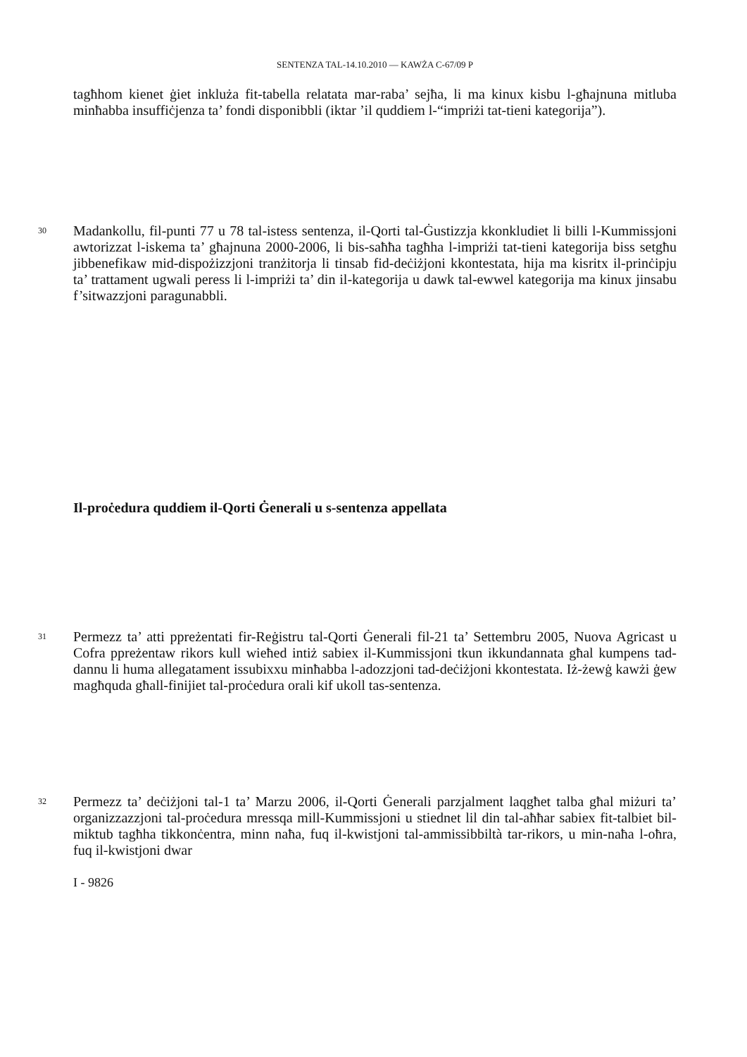SENTENZA TAL-14.10.2010 — KAWŻA C-67/09 P
tagħhom kienet ġiet inkluża fit-tabella relatata mar-raba’ sejħa, li ma kinux kisbu l-għajnuna mitluba minħabba insuffiċjenza ta’ fondi disponibbli (iktar ’il quddiem l-“impriżi tat-tieni kategorija”).
30
Madankollu, fil-punti 77 u 78 tal-istess sentenza, il-Qorti tal-Ġustizzja kkonkludiet li billi l-Kummissjoni awtorizzat l-iskema ta’ għajnuna 2000-2006, li bis-saħħa tagħha l-impriżi tat-tieni kategorija biss setgħu jibbenefikaw mid-dispożizzjoni tranżitorja li tinsab fid-deċiżjoni kkontestata, hija ma kisritx il-prinċipju ta’ trattament ugwali peress li l-impriżi ta’ din il-kategorija u dawk tal-ewwel kategorija ma kinux jinsabu f’sitwazzjoni paragunabbli.
Il-proċedura quddiem il-Qorti Ġenerali u s-sentenza appellata
31
Permezz ta’ atti ppreżentati fir-Reġistru tal-Qorti Ġenerali fil-21 ta’ Settembru 2005, Nuova Agricast u Cofra ppreżentaw rikors kull wieħed intiż sabiex il-Kummissjoni tkun ikkundannata għal kumpens tad-dannu li huma allegatament issubixxu minħabba l-adozzjoni tad-deċiżjoni kkontestata. Iż-żewġ kawżi ġew magħquda għall-finijiet tal-proċedura orali kif ukoll tas-sentenza.
32
Permezz ta’ deċiżjoni tal-1 ta’ Marzu 2006, il-Qorti Ġenerali parzjalment laqgħet talba għal miżuri ta’ organizzazzjoni tal-proċedura mressqa mill-Kummissjoni u stiednet lil din tal-aħħar sabiex fit-talbiet bil-miktub tagħha tikkonċentra, minn naħa, fuq il-kwistjoni tal-ammissibbiltà tar-rikors, u min-naħa l-oħra, fuq il-kwistjoni dwar
I - 9826